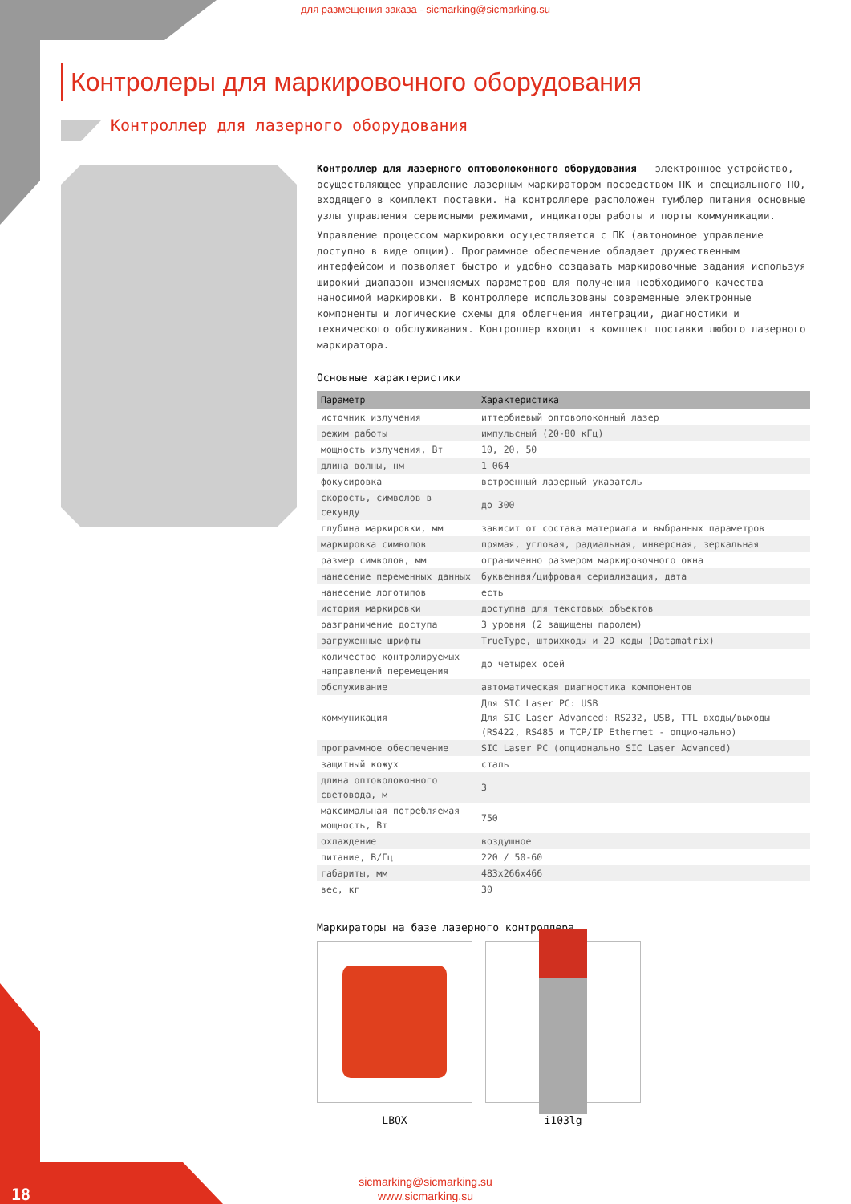для размещения заказа - sicmarking@sicmarking.su
Контролеры для маркировочного оборудования
Контроллер для лазерного оборудования
Контроллер для лазерного оптоволоконного оборудования – электронное устройство, осуществляющее управление лазерным маркиратором посредством ПК и специального ПО, входящего в комплект поставки. На контроллере расположен тумблер питания основные узлы управления сервисными режимами, индикаторы работы и порты коммуникации.
Управление процессом маркировки осуществляется с ПК (автономное управление доступно в виде опции). Программное обеспечение обладает дружественным интерфейсом и позволяет быстро и удобно создавать маркировочные задания используя широкий диапазон изменяемых параметров для получения необходимого качества наносимой маркировки. В контроллере использованы современные электронные компоненты и логические схемы для облегчения интеграции, диагностики и технического обслуживания. Контроллер входит в комплект поставки любого лазерного маркиратора.
Основные характеристики
| Параметр | Характеристика |
| --- | --- |
| источник излучения | иттербиевый оптоволоконный лазер |
| режим работы | импульсный (20-80 кГц) |
| мощность излучения, Вт | 10, 20, 50 |
| длина волны, нм | 1 064 |
| фокусировка | встроенный лазерный указатель |
| скорость, символов в секунду | до 300 |
| глубина маркировки, мм | зависит от состава материала и выбранных параметров |
| маркировка символов | прямая, угловая, радиальная, инверсная, зеркальная |
| размер символов, мм | ограниченно размером маркировочного окна |
| нанесение переменных данных | буквенная/цифровая сериализация, дата |
| нанесение логотипов | есть |
| история маркировки | доступна для текстовых объектов |
| разграничение доступа | 3 уровня (2 защищены паролем) |
| загруженные шрифты | TrueType, штрихкоды и 2D коды (Datamatrix) |
| количество контролируемых направлений перемещения | до четырех осей |
| обслуживание | автоматическая диагностика компонентов |
| коммуникация | Для SIC Laser PC: USB Для SIC Laser Advanced: RS232, USB, TTL входы/выходы (RS422, RS485 и TCP/IP Ethernet - опционально) |
| программное обеспечение | SIC Laser PC (опционально SIC Laser Advanced) |
| защитный кожух | сталь |
| длина оптоволоконного световода, м | 3 |
| максимальная потребляемая мощность, Вт | 750 |
| охлаждение | воздушное |
| питание, В/Гц | 220 / 50-60 |
| габариты, мм | 483x266x466 |
| вес, кг | 30 |
Маркираторы на базе лазерного контроллера
LBOX i103lg
18
sicmarking@sicmarking.su
www.sicmarking.su